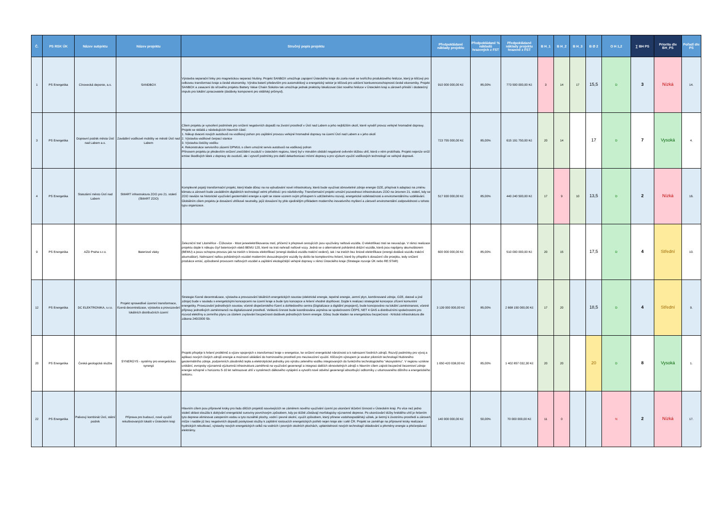| Č. | PS RSK ÚK | Název subjektu | Název projektu | Stručný popis projektu | Předpokládané náklady projektu | Předpokládané % nákladů hrazených z FST | Předpokládané náklady projektu hrazené z FST | B H_1 | B H_2 | B H_3 | B Ø 2 | O H 1,2 | ∑ BH PS | Priorita dle BH_PS | Pořadí dle PS |
| --- | --- | --- | --- | --- | --- | --- | --- | --- | --- | --- | --- | --- | --- | --- | --- |
| 1 | PS Energetika | Cínovecká deponie, a.s. | SANDBOX | Výstavba separační linky pro magnetickou separaci hlušiny. Projekt SANBOX umožňuje zapojení Ústeckého kraje do zcela nově se tvořícího produktového řetězce, který je klíčový pro celkovou transformaci kraje a české ekonomiky. Výroba baterií především pro automobilový a energetický sektor je klíčová pro udržení konkurenceschopnosti české ekonomiky. Projekt SANBOX a zasazení do síťového projektu Battery Value Chaiin Sokolov tak umožňuje jednak prakticky lokalizovat část nového řetězce v Ústeckém kraji a zároveň přináší i dodatečný impuls pro lokální zpracovatele (dodávky komponent pro sklářský průmysl). | 910 000 000,00 Kč | 85,00% | 773 500 000,00 Kč | 3 | 14 | 17 | 15,5 | D | 3 | Nízká | 14. |
| 3 | PS Energetika | Dopravní podnik města Ústí nad Labem a.s. | Zavádění vodíkové mobility ve městě Ústí nad Labem | Cílem projektu je vytvoření podmínek pro snížení negativních dopadů na životní prostředí v Ústí nad Labem a jeho nejbližším okolí, které vytváří provoz veřejné hromadné dopravy. Projekt se skládá z následujících hlavních částí: 1. Nákup dvaceti nových autobusů na vodíkový pohon pro zajištění provozu veřejné hromadné dopravy na území Ústí nad Labem a v jeho okolí 2. Výstavba vodíkové čerpací stanice 3. Výstavba čističky vodíku 4. Rekonstrukce servisního zázemí DPMUL s cílem umožnit servis autobusů na vodíkový pohon Přínosem projektu je především snížení znečištění ovzduší v ústeckém regionu, který byl v minulém období negativně ovlivněn těžbou uhlí, která v něm probíhala. Projekt nejenže sníží emise škodlivých látek z dopravy do ovzduší, ale i vytvoří podmínky pro další dekarbonizaci místní dopravy a pro výzkum využití vodíkových technologií ve veřejné dopravě. | 723 755 000,00 Kč | 85,00% | 615 191 750,00 Kč | 20 | 14 | | 17 | D | 7 | Vysoká | 4. |
| 4 | PS Energetika | Statutární město Ústí nad Labem | SMART infrastruktura ZOO pro 21. století (SMART ZOO) | Komplexně pojatý transformační projekt, který klade důraz na na vybudování nové infrastruktury, která bude využívat obnovitelné zdroje energie OZE, přispívat k adaptaci na změnu klimatu a zároveň bude zaváděním digitálních technologií velmi přívětivá i pro návštěvníky. Transformační projekt umožní pozvednout infrastrukuturu ZOO na úrovnen 21. století, kdy se ZOO naváže na historické využívání geotermální energie a opět se stane vzorem svým přístupem k udržitelnému rozvoji, energetické soběstačnosti a enviromentálnímu vzdělávání. Globálním cílem projektu je dosažení uhlíkové neutrality, jejíž dosažení by yblo ojedinělým příkladem moderního inovativního myšlení a zároveň enviromentální zodpovědnosti u tohoto typu organizace. | 517 930 000,00 Kč | 85,00% | 440 240 500,00 Kč | 17 | 9 | 10 | 13,5 | D | 2 | Nízká | 16. |
| 9 | PS Energetika | AŽD Praha s.r.o. | Bateriové vlaky | Železniční trať Litoměřice - Čížkovice - Most jeneelektrifikovanou tratí, přičemž k přepravě cestujících jsou využívány naftová vozidla. O elektrifikaci trati se neuvažuje. V rámci realizace projektu dojde k nákupu čtyř bateriových vlaků BEMU 120, které na trati nahradí naftové vozy. Jedná se o alternativně poháněná drážní vozidla, která jsou napájeny akumulátorem (BEMU) a jsozu schopna provozu jak na tratích s liniovou elektrifikací (energii dodává vozidlu trakční vedení), tak i na tratích bez liniové elektrifikace (energii dodává vozidlu trakční akumulátor). Nahrazení naftou poháněných vozidel moderními dvouzdrojovými vozidly by došlo ke komplexnímu řešení, které by přispělo k dosažení cíle proejktu, tedy snížení produkce emisí, způsobené provozem naftových vozidel a zajištění ekologičtější veřejné dopravy v rámci Ústeckého kraje (Strategie rozvoje ÚK nebo RE:STAR) | 600 000 000,00 Kč | 85,00% | 510 000 000,00 Kč | 20 | 15 | | 17,5 | D | 4 | Střední | 10. |
| 12 | PS Energetika | DC ELEKTRONIKA, s.r.o. | Projekt spravedlivé územní transformace, řízená decentralizace, výstavba a provozování lokálních distribučních území | Strategie řízené decentralizace, výstavba a provozování lokálních energetických soustav (elektrické energie, tepelné energie, zemní plyn, kombinované zdroje, OZE, datové a jiné zdroje) bude v souladu s energetickými koncepcemi na území kraje a bude tyto koncepce a řešení vhodně doplňovat. Dojde k realizaci strategické koncepce zřízení komunitní energetiky. Provozování jednotlivých soustav, včetně dispečerského řízení a dohledového centra (Digitalizace a digitální propojení), bude koncipováno na lokální zaměstnanost, včetně přípravy jednotlivých zaměstnanců na digitalizované prostředí. Veškerá činnost bude koordinována zejména se společnostmi ČEPS, NET 4 GAS a distribučními společnostmi pro rozvod elektřiny a zemního plynu za účelem zvyšování bezpečnosti dodávek jednotlivých forem energie. Důraz bude kladen na energetickou bezpečnost - Kritická infrastruktura dle zákona 240/2000 Sb. | 3 139 000 000,00 Kč | 85,00% | 2 668 150 000,00 Kč | 17 | 20 | | 18,5 | D | 4 | Střední | 9. |
| 20 | PS Energetika | Česká geologická služba | SYNERGYS - systémy pro energetickou synergii | Projekt přispěje k řešení problémů a výzev spojených s transformací kraje v energetice, ke snížení energetické náročnosti a k nahrazení fosilních zdrojů. Rozvíjí podmínky pro vývoj a aplikaci nových čistých zdrojů energie a možností ukládání do horninového prostředí pro mezisezónní využití. Klíčovým výstupem je soubor pilotních technologií hlubinného geotermálního zdroje, podzemních zásobníků tepla a elektrolytické jednotky pro výrobu zeleného vodíku integrovaných do funkčního technologického “ekosystému”. V regionu vznikne unikátní, evropsky významná výzkumná infrastruktura zaměřená na využívání geoenergií a integraci dalších obnovitelných zdrojů s hlavním cílem zajistit bezpečné bezemisní zdroje energie schopné v horizontu 5-10 let nahrazovat uhlí v systémech dálkového vytápění a vytvořit nové odvětví geoenergií absorbující odborníky z utlumovaného důlního a energetického sektoru. | 1 650 420 038,00 Kč | 85,00% | 1 402 857 032,30 Kč | 20 | 20 | | 20 | D | 8 | Vysoká | 1. |
| 22 | PS Energetika | Palivový kombinát Ústí, státní podnik | Příprava pro budoucí, nové využití rekultivovaných lokalit v Ústeckém kraji | Hlavním cílem jsou přípravné kroky pro řadu dílčích projektů souvisejících se záměrem nového využívání území po ukončení těžební činnosti v Ústeckém kraji. Po více než jedno století oblast sloužila k dobývání energetické suroviny povrchovým způsobem, kdy po těžbě zůstávají morfologicky významné deprese. Po ukončování těžby hnědého uhlí je řešením tyto deprese eliminovat zatopením vodou a tyto rozsáhlé plochy, vodní i pevné okolní, využít způsobem, který přinese vodohospodářský užitek, je šetrný k životnímu prostředí a zároveň může i nadále již bez negativních dopadů poskytovat služby k zajištění rostoucích energetických potřeb nejen kraje ale i celé ČR. Projekt se zaměřuje na přípravné kroky realizace hydrických rekultivací, výstavby nových energetických celků na vodních i pevných okolních plochách, uplatnitelnosti nových technologií skladování a přeměny energie a přečerpávací elektrárny. | 140 000 000,00 Kč | 50,00% | 70 000 000,00 Kč | 11 | 0 | | | N | 2 | Nízká | 17. |